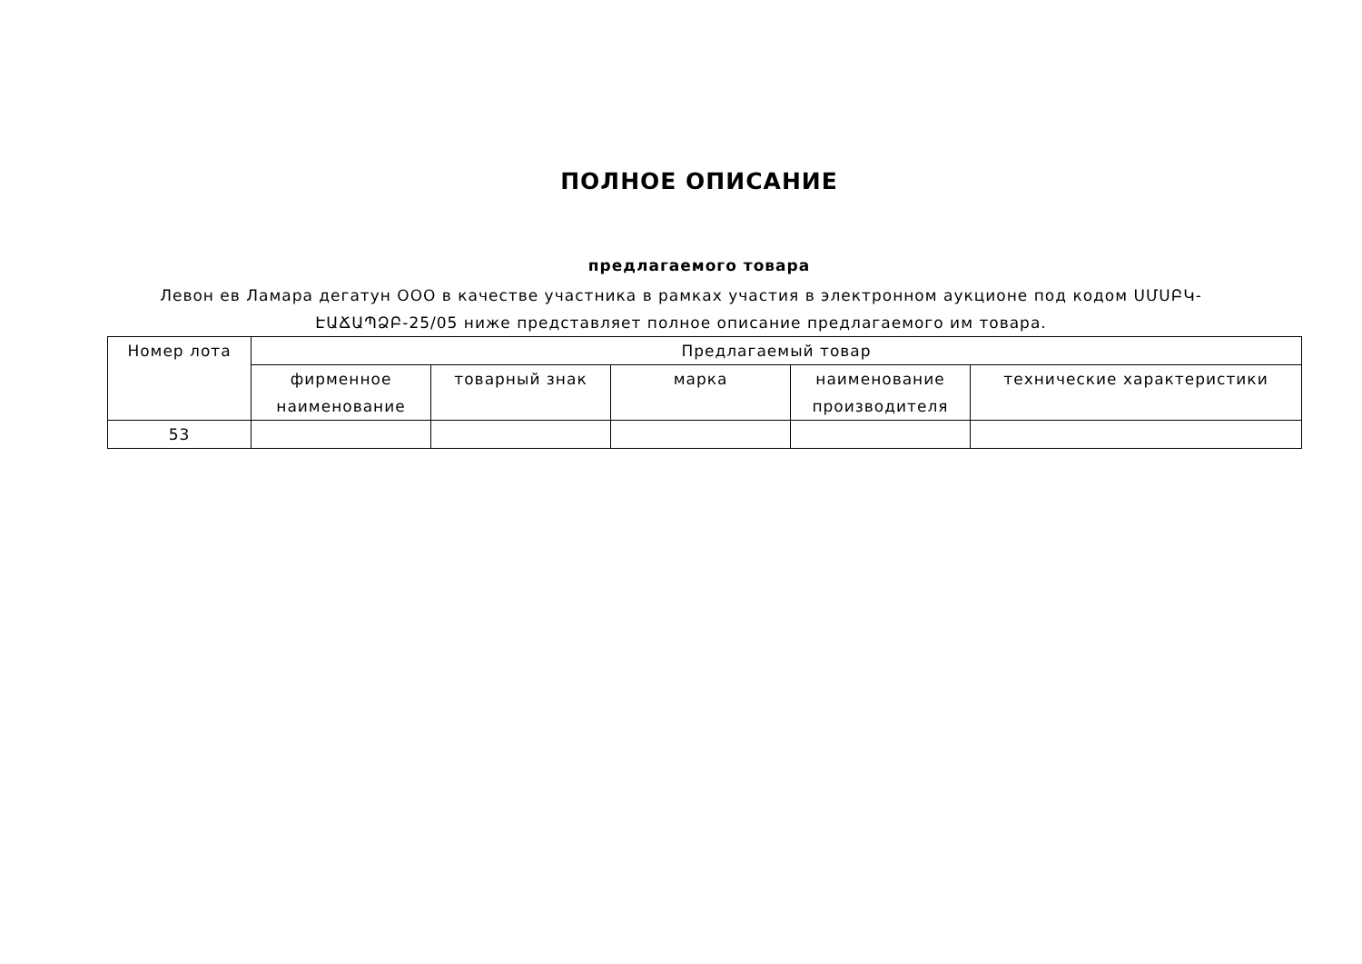ПОЛНОЕ ОПИСАНИЕ
предлагаемого товара
Левон ев Ламара дегатун ООО в качестве участника в рамках участия в электронном аукционе под кодом ՍՄՍԲԿ-ԷԱՃԱՊՁԲ-25/05 ниже представляет полное описание предлагаемого им товара.
| Номер лота | Предлагаемый товар | | | | |
| --- | --- | --- | --- | --- | --- |
| | фирменное наименование | товарный знак | марка | наименование производителя | технические характеристики |
| 53 | | | | | |